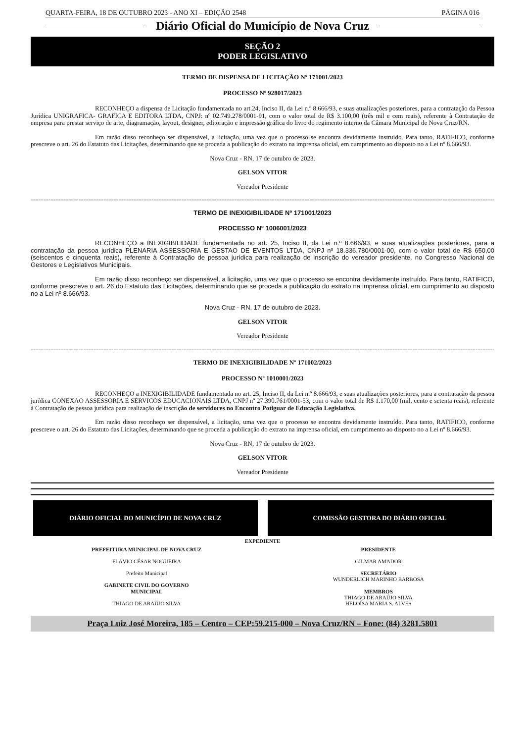QUARTA-FEIRA, 18 DE OUTUBRO 2023 - ANO XI – EDIÇÃO 2548 PÁGINA 016
Diário Oficial do Município de Nova Cruz
SEÇÃO 2
PODER LEGISLATIVO
TERMO DE DISPENSA DE LICITAÇÃO Nº 171001/2023
PROCESSO Nº 928017/2023
RECONHEÇO a dispensa de Licitação fundamentada no art.24, Inciso II, da Lei n.º 8.666/93, e suas atualizações posteriores, para a contratação da Pessoa Jurídica UNIGRAFICA- GRAFICA E EDITORA LTDA, CNPJ: nº 02.749.278/0001-91, com o valor total de R$ 3.100,00 (três mil e cem reais), referente à Contratação de empresa para prestar serviço de arte, diagramação, layout, designer, editoração e impressão gráfica do livro do regimento interno da Câmara Municipal de Nova Cruz/RN.
Em razão disso reconheço ser dispensável, a licitação, uma vez que o processo se encontra devidamente instruído. Para tanto, RATIFICO, conforme prescreve o art. 26 do Estatuto das Licitações, determinando que se proceda a publicação do extrato na imprensa oficial, em cumprimento ao disposto no a Lei nº 8.666/93.
Nova Cruz - RN, 17 de outubro de 2023.
GELSON VITOR
Vereador Presidente
=================================================================================================================================================================================================
TERMO DE INEXIGIBILIDADE Nº 171001/2023
PROCESSO Nº 1006001/2023
RECONHEÇO a INEXIGIBILIDADE fundamentada no art. 25, Inciso II, da Lei n.º 8.666/93, e suas atualizações posteriores, para a contratação da pessoa jurídica PLENARIA ASSESSORIA E GESTAO DE EVENTOS LTDA, CNPJ nº 18.336.780/0001-00, com o valor total de R$ 650,00 (seiscentos e cinquenta reais), referente à Contratação de pessoa jurídica para realização de inscrição do vereador presidente, no Congresso Nacional de Gestores e Legislativos Municipais.
Em razão disso reconheço ser dispensável, a licitação, uma vez que o processo se encontra devidamente instruído. Para tanto, RATIFICO, conforme prescreve o art. 26 do Estatuto das Licitações, determinando que se proceda a publicação do extrato na imprensa oficial, em cumprimento ao disposto no a Lei nº 8.666/93.
Nova Cruz - RN, 17 de outubro de 2023.
GELSON VITOR
Vereador Presidente
=================================================================================================================================================================================================
TERMO DE INEXIGIBILIDADE Nº 171002/2023
PROCESSO Nº 1010001/2023
RECONHEÇO a INEXIGIBILIDADE fundamentada no art. 25, Inciso II, da Lei n.º 8.666/93, e suas atualizações posteriores, para a contratação da pessoa jurídica CONEXAO ASSESSORIA E SERVICOS EDUCACIONAIS LTDA, CNPJ nº 27.390.761/0001-53, com o valor total de R$ 1.170,00 (mil, cento e setenta reais), referente à Contratação de pessoa jurídica para realização de inscrição de servidores no Encontro Potiguar de Educação Legislativa.
Em razão disso reconheço ser dispensável, a licitação, uma vez que o processo se encontra devidamente instruído. Para tanto, RATIFICO, conforme prescreve o art. 26 do Estatuto das Licitações, determinando que se proceda a publicação do extrato na imprensa oficial, em cumprimento ao disposto no a Lei nº 8.666/93.
Nova Cruz - RN, 17 de outubro de 2023.
GELSON VITOR
Vereador Presidente
DIÁRIO OFICIAL DO MUNICÍPIO DE NOVA CRUZ
COMISSÃO GESTORA DO DIÁRIO OFICIAL
EXPEDIENTE
PREFEITURA MUNICIPAL DE NOVA CRUZ
FLÁVIO CÉSAR NOGUEIRA
Prefeito Municipal
GABINETE CIVIL DO GOVERNO
MUNICIPAL
THIAGO DE ARAÚJO SILVA
PRESIDENTE
GILMAR AMADOR
SECRETÁRIO
WUNDERLICH MARINHO BARBOSA
MEMBROS
THIAGO DE ARAÚJO SILVA
HELOÍSA MARIA S. ALVES
Praça Luiz José Moreira, 185 – Centro – CEP:59.215-000 – Nova Cruz/RN – Fone: (84) 3281.5801